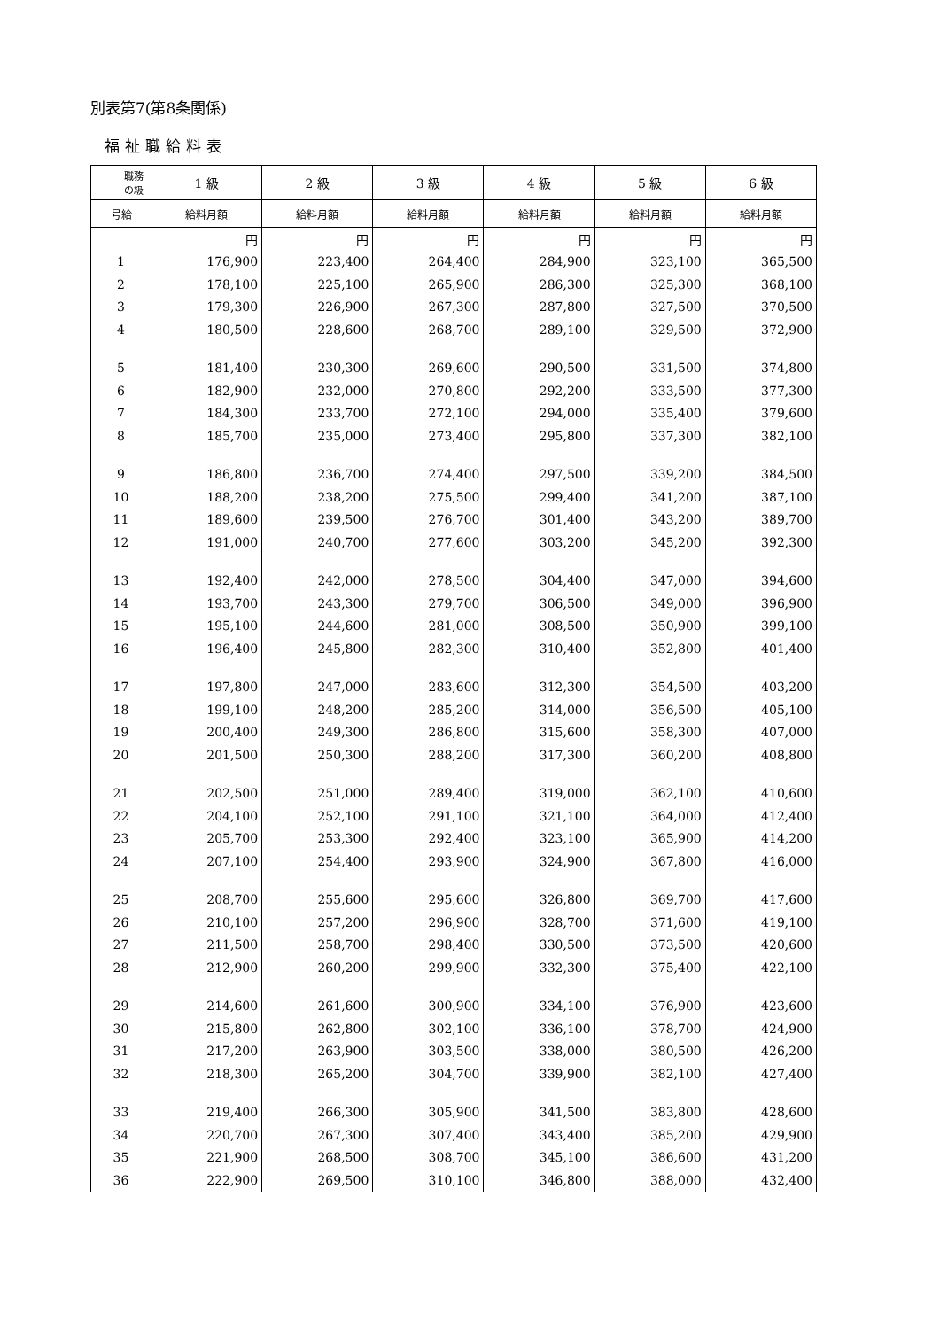別表第7(第8条関係)
福祉職給料表
| 職務 の級 | 1 級 | 2 級 | 3 級 | 4 級 | 5 級 | 6 級 |
| --- | --- | --- | --- | --- | --- | --- |
| 号給 | 給料月額 | 給料月額 | 給料月額 | 給料月額 | 給料月額 | 給料月額 |
| | 円 | 円 | 円 | 円 | 円 | 円 |
| 1 | 176,900 | 223,400 | 264,400 | 284,900 | 323,100 | 365,500 |
| 2 | 178,100 | 225,100 | 265,900 | 286,300 | 325,300 | 368,100 |
| 3 | 179,300 | 226,900 | 267,300 | 287,800 | 327,500 | 370,500 |
| 4 | 180,500 | 228,600 | 268,700 | 289,100 | 329,500 | 372,900 |
| 5 | 181,400 | 230,300 | 269,600 | 290,500 | 331,500 | 374,800 |
| 6 | 182,900 | 232,000 | 270,800 | 292,200 | 333,500 | 377,300 |
| 7 | 184,300 | 233,700 | 272,100 | 294,000 | 335,400 | 379,600 |
| 8 | 185,700 | 235,000 | 273,400 | 295,800 | 337,300 | 382,100 |
| 9 | 186,800 | 236,700 | 274,400 | 297,500 | 339,200 | 384,500 |
| 10 | 188,200 | 238,200 | 275,500 | 299,400 | 341,200 | 387,100 |
| 11 | 189,600 | 239,500 | 276,700 | 301,400 | 343,200 | 389,700 |
| 12 | 191,000 | 240,700 | 277,600 | 303,200 | 345,200 | 392,300 |
| 13 | 192,400 | 242,000 | 278,500 | 304,400 | 347,000 | 394,600 |
| 14 | 193,700 | 243,300 | 279,700 | 306,500 | 349,000 | 396,900 |
| 15 | 195,100 | 244,600 | 281,000 | 308,500 | 350,900 | 399,100 |
| 16 | 196,400 | 245,800 | 282,300 | 310,400 | 352,800 | 401,400 |
| 17 | 197,800 | 247,000 | 283,600 | 312,300 | 354,500 | 403,200 |
| 18 | 199,100 | 248,200 | 285,200 | 314,000 | 356,500 | 405,100 |
| 19 | 200,400 | 249,300 | 286,800 | 315,600 | 358,300 | 407,000 |
| 20 | 201,500 | 250,300 | 288,200 | 317,300 | 360,200 | 408,800 |
| 21 | 202,500 | 251,000 | 289,400 | 319,000 | 362,100 | 410,600 |
| 22 | 204,100 | 252,100 | 291,100 | 321,100 | 364,000 | 412,400 |
| 23 | 205,700 | 253,300 | 292,400 | 323,100 | 365,900 | 414,200 |
| 24 | 207,100 | 254,400 | 293,900 | 324,900 | 367,800 | 416,000 |
| 25 | 208,700 | 255,600 | 295,600 | 326,800 | 369,700 | 417,600 |
| 26 | 210,100 | 257,200 | 296,900 | 328,700 | 371,600 | 419,100 |
| 27 | 211,500 | 258,700 | 298,400 | 330,500 | 373,500 | 420,600 |
| 28 | 212,900 | 260,200 | 299,900 | 332,300 | 375,400 | 422,100 |
| 29 | 214,600 | 261,600 | 300,900 | 334,100 | 376,900 | 423,600 |
| 30 | 215,800 | 262,800 | 302,100 | 336,100 | 378,700 | 424,900 |
| 31 | 217,200 | 263,900 | 303,500 | 338,000 | 380,500 | 426,200 |
| 32 | 218,300 | 265,200 | 304,700 | 339,900 | 382,100 | 427,400 |
| 33 | 219,400 | 266,300 | 305,900 | 341,500 | 383,800 | 428,600 |
| 34 | 220,700 | 267,300 | 307,400 | 343,400 | 385,200 | 429,900 |
| 35 | 221,900 | 268,500 | 308,700 | 345,100 | 386,600 | 431,200 |
| 36 | 222,900 | 269,500 | 310,100 | 346,800 | 388,000 | 432,400 |